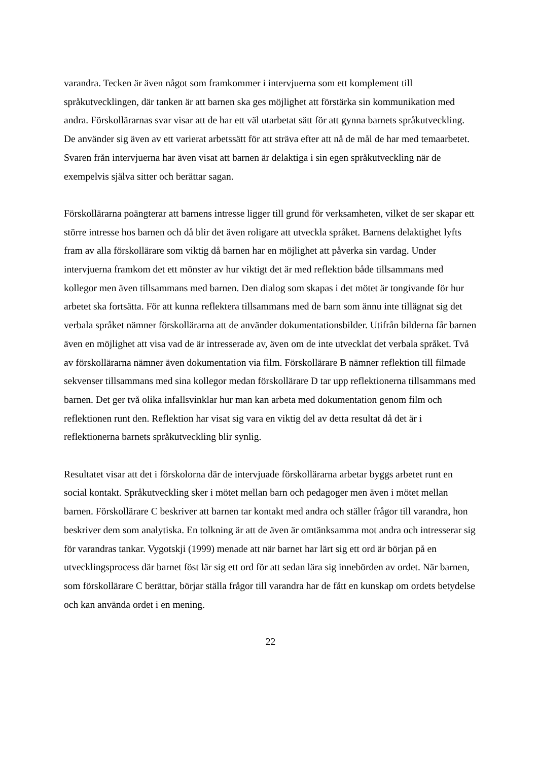varandra. Tecken är även något som framkommer i intervjuerna som ett komplement till språkutvecklingen, där tanken är att barnen ska ges möjlighet att förstärka sin kommunikation med andra. Förskollärarnas svar visar att de har ett väl utarbetat sätt för att gynna barnets språkutveckling. De använder sig även av ett varierat arbetssätt för att sträva efter att nå de mål de har med temaarbetet. Svaren från intervjuerna har även visat att barnen är delaktiga i sin egen språkutveckling när de exempelvis själva sitter och berättar sagan.
Förskollärarna poängterar att barnens intresse ligger till grund för verksamheten, vilket de ser skapar ett större intresse hos barnen och då blir det även roligare att utveckla språket. Barnens delaktighet lyfts fram av alla förskollärare som viktig då barnen har en möjlighet att påverka sin vardag. Under intervjuerna framkom det ett mönster av hur viktigt det är med reflektion både tillsammans med kollegor men även tillsammans med barnen. Den dialog som skapas i det mötet är tongivande för hur arbetet ska fortsätta. För att kunna reflektera tillsammans med de barn som ännu inte tillägnat sig det verbala språket nämner förskollärarna att de använder dokumentationsbilder. Utifrån bilderna får barnen även en möjlighet att visa vad de är intresserade av, även om de inte utvecklat det verbala språket. Två av förskollärarna nämner även dokumentation via film. Förskollärare B nämner reflektion till filmade sekvenser tillsammans med sina kollegor medan förskollärare D tar upp reflektionerna tillsammans med barnen. Det ger två olika infallsvinklar hur man kan arbeta med dokumentation genom film och reflektionen runt den. Reflektion har visat sig vara en viktig del av detta resultat då det är i reflektionerna barnets språkutveckling blir synlig.
Resultatet visar att det i förskolorna där de intervjuade förskollärarna arbetar byggs arbetet runt en social kontakt. Språkutveckling sker i mötet mellan barn och pedagoger men även i mötet mellan barnen. Förskollärare C beskriver att barnen tar kontakt med andra och ställer frågor till varandra, hon beskriver dem som analytiska. En tolkning är att de även är omtänksamma mot andra och intresserar sig för varandras tankar. Vygotskji (1999) menade att när barnet har lärt sig ett ord är början på en utvecklingsprocess där barnet föst lär sig ett ord för att sedan lära sig innebörden av ordet. När barnen, som förskollärare C berättar, börjar ställa frågor till varandra har de fått en kunskap om ordets betydelse och kan använda ordet i en mening.
22